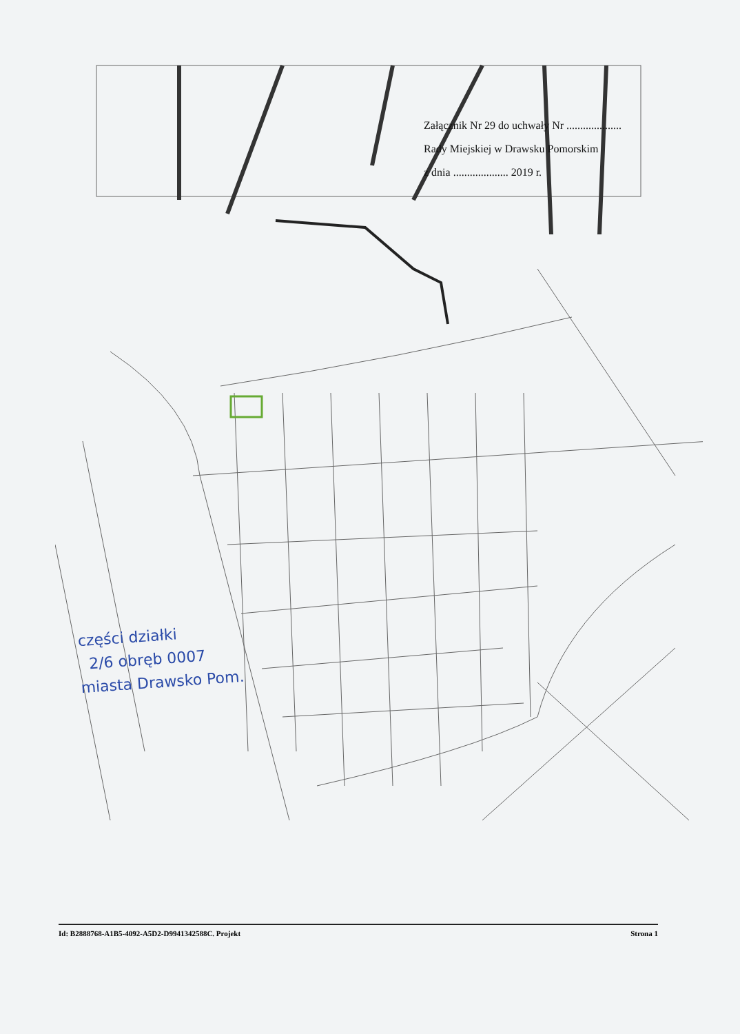Załącznik Nr 29 do uchwały Nr ....................
Rady Miejskiej w Drawsku Pomorskim
z dnia .................... 2019 r.
części działki
2/6 obręb 0007
miasta Drawsko Pom.
Id: B2888768-A1B5-4092-A5D2-D9941342588C. Projekt Strona 1